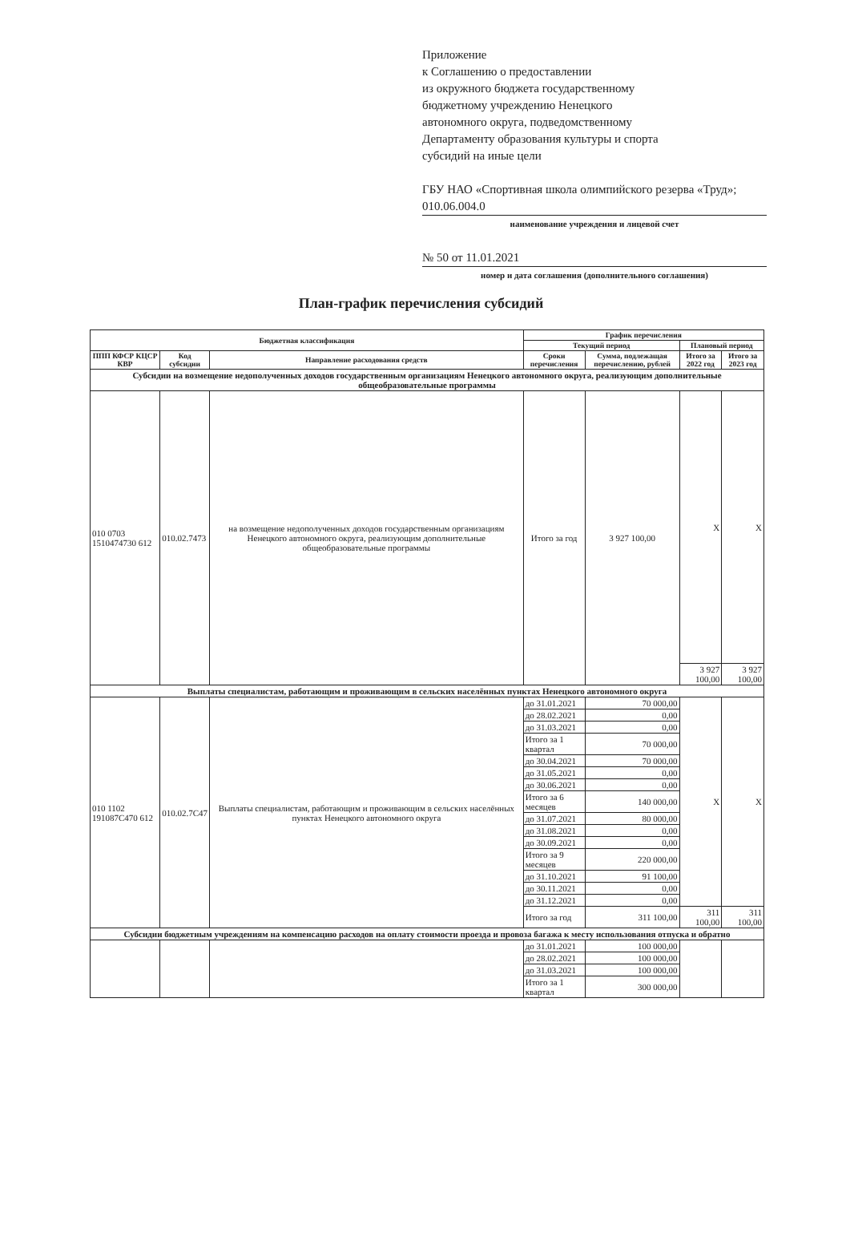Приложение
к Соглашению о предоставлении
из окружного бюджета государственному
бюджетному учреждению Ненецкого
автономного округа, подведомственному
Департаменту образования культуры и спорта
субсидий на иные цели
ГБУ НАО «Спортивная школа олимпийского резерва «Труд»; 010.06.004.0
наименование учреждения и лицевой счет
№ 50 от 11.01.2021
номер и дата соглашения (дополнительного соглашения)
План-график перечисления субсидий
| Бюджетная классификация | | | График перечисления | | | |
| --- | --- | --- | --- | --- | --- | --- |
| | | | Текущий период | | Плановый период | |
| ППП КФСР КЦСР КВР | Код субсидии | Направление расходования средств | Сроки перечисления | Сумма, подлежащая перечислению, рублей | Итого за 2022 год | Итого за 2023 год |
| Субсидии на возмещение недополученных доходов государственным организациям Ненецкого автономного округа, реализующим дополнительные общеобразовательные программы | | | | | | |
| 010 0703 1510474730 612 | 010.02.7473 | на возмещение недополученных доходов государственным организациям Ненецкого автономного округа, реализующим дополнительные общеобразовательные программы | Итого за год | 3 927 100,00 | X | X |
| | | | | | 3 927 100,00 | 3 927 100,00 |
| Выплаты специалистам, работающим и проживающим в сельских населённых пунктах Ненецкого автономного округа | | | | | | |
| 010 1102 191087C470 612 | 010.02.7C47 | Выплаты специалистам, работающим и проживающим в сельских населённых пунктах Ненецкого автономного округа | до 31.01.2021 | 70 000,00 | X | X |
| | | | до 28.02.2021 | 0,00 | | |
| | | | до 31.03.2021 | 0,00 | | |
| | | | Итого за 1 квартал | 70 000,00 | | |
| | | | до 30.04.2021 | 70 000,00 | | |
| | | | до 31.05.2021 | 0,00 | | |
| | | | до 30.06.2021 | 0,00 | | |
| | | | Итого за 6 месяцев | 140 000,00 | | |
| | | | до 31.07.2021 | 80 000,00 | | |
| | | | до 31.08.2021 | 0,00 | | |
| | | | до 30.09.2021 | 0,00 | | |
| | | | Итого за 9 месяцев | 220 000,00 | | |
| | | | до 31.10.2021 | 91 100,00 | | |
| | | | до 30.11.2021 | 0,00 | | |
| | | | до 31.12.2021 | 0,00 | | |
| | | | Итого за год | 311 100,00 | 311 100,00 | 311 100,00 |
| Субсидии бюджетным учреждениям на компенсацию расходов на оплату стоимости проезда и провоза багажа к месту использования отпуска и обратно | | | | | | |
| | | | до 31.01.2021 | 100 000,00 | | |
| | | | до 28.02.2021 | 100 000,00 | | |
| | | | до 31.03.2021 | 100 000,00 | | |
| | | | Итого за 1 квартал | 300 000,00 | | |